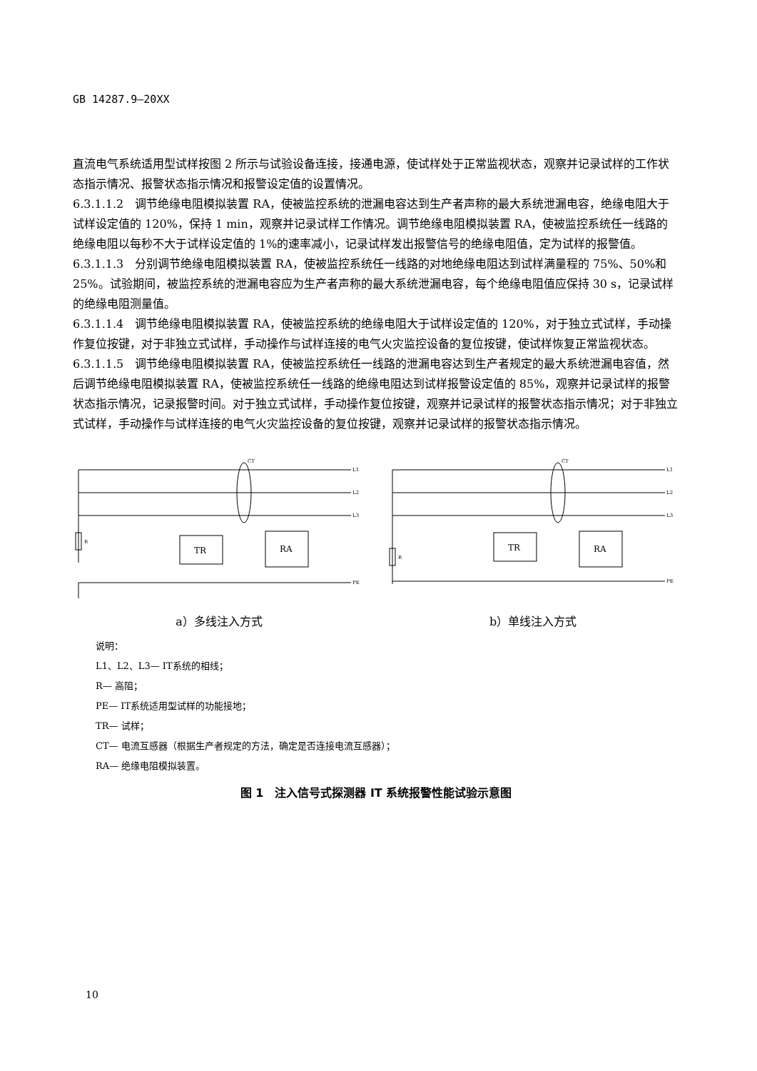GB 14287.9—20XX
直流电气系统适用型试样按图 2 所示与试验设备连接，接通电源，使试样处于正常监视状态，观察并记录试样的工作状态指示情况、报警状态指示情况和报警设定值的设置情况。
6.3.1.1.2　调节绝缘电阻模拟装置 RA，使被监控系统的泄漏电容达到生产者声称的最大系统泄漏电容，绝缘电阻大于试样设定值的 120%，保持 1 min，观察并记录试样工作情况。调节绝缘电阻模拟装置 RA，使被监控系统任一线路的绝缘电阻以每秒不大于试样设定值的 1%的速率减小，记录试样发出报警信号的绝缘电阻值，定为试样的报警值。
6.3.1.1.3　分别调节绝缘电阻模拟装置 RA，使被监控系统任一线路的对地绝缘电阻达到试样满量程的 75%、50%和 25%。试验期间，被监控系统的泄漏电容应为生产者声称的最大系统泄漏电容，每个绝缘电阻值应保持 30 s，记录试样的绝缘电阻测量值。
6.3.1.1.4　调节绝缘电阻模拟装置 RA，使被监控系统的绝缘电阻大于试样设定值的 120%，对于独立式试样，手动操作复位按键，对于非独立式试样，手动操作与试样连接的电气火灾监控设备的复位按键，使试样恢复正常监视状态。
6.3.1.1.5　调节绝缘电阻模拟装置 RA，使被监控系统任一线路的泄漏电容达到生产者规定的最大系统泄漏电容值，然后调节绝缘电阻模拟装置 RA，使被监控系统任一线路的绝缘电阻达到试样报警设定值的 85%，观察并记录试样的报警状态指示情况，记录报警时间。对于独立式试样，手动操作复位按键，观察并记录试样的报警状态指示情况；对于非独立式试样，手动操作与试样连接的电气火灾监控设备的复位按键，观察并记录试样的报警状态指示情况。
R
TR
RA
CT
L1
L2
L3
PE
a）多线注入方式
R
TR
RA
CT
L1
L2
L3
PE
b）单线注入方式
说明：
L1、L2、L3— IT系统的相线；
R— 高阻；
PE— IT系统适用型试样的功能接地；
TR— 试样；
CT— 电流互感器（根据生产者规定的方法，确定是否连接电流互感器）；
RA— 绝缘电阻模拟装置。
图 1　注入信号式探测器 IT 系统报警性能试验示意图
10